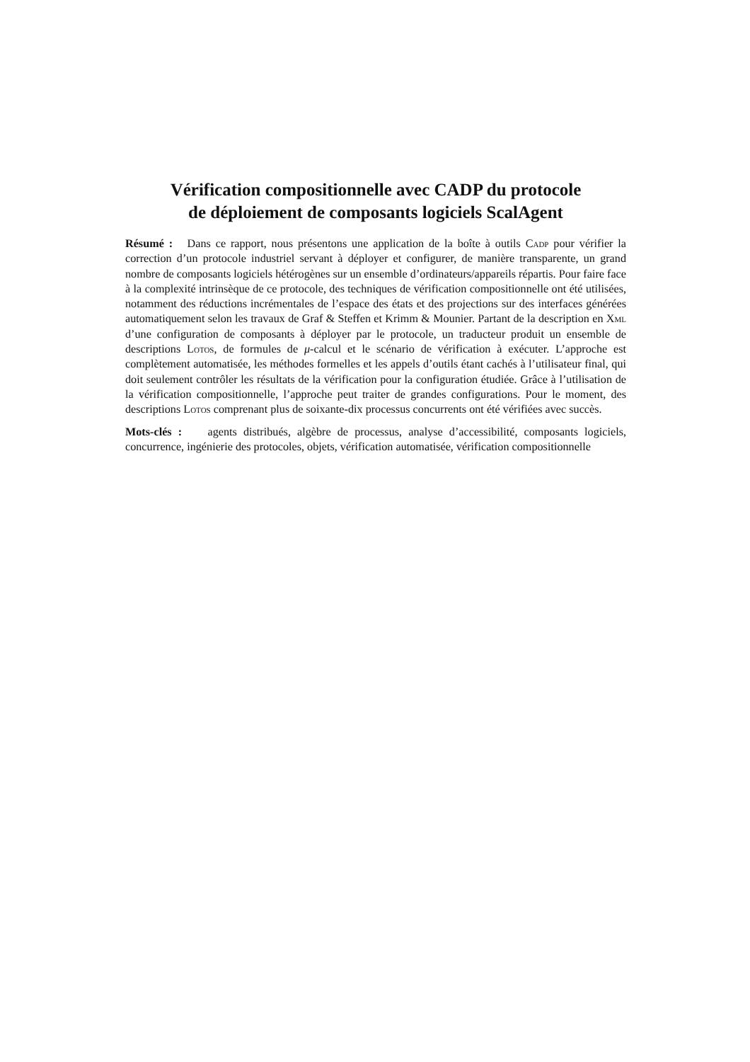Vérification compositionnelle avec CADP du protocole
de déploiement de composants logiciels ScalAgent
Résumé : Dans ce rapport, nous présentons une application de la boîte à outils Cadp pour vérifier la correction d’un protocole industriel servant à déployer et configurer, de manière transparente, un grand nombre de composants logiciels hétérogènes sur un ensemble d’ordinateurs/appareils répartis. Pour faire face à la complexité intrinsèque de ce protocole, des techniques de vérification compositionnelle ont été utilisées, notamment des réductions incrémentales de l’espace des états et des projections sur des interfaces générées automatiquement selon les travaux de Graf & Steffen et Krimm & Mounier. Partant de la description en Xml d’une configuration de composants à déployer par le protocole, un traducteur produit un ensemble de descriptions Lotos, de formules de μ-calcul et le scénario de vérification à exécuter. L’approche est complètement automatisée, les méthodes formelles et les appels d’outils étant cachés à l’utilisateur final, qui doit seulement contrôler les résultats de la vérification pour la configuration étudiée. Grâce à l’utilisation de la vérification compositionnelle, l’approche peut traiter de grandes configurations. Pour le moment, des descriptions Lotos comprenant plus de soixante-dix processus concurrents ont été vérifiées avec succès.
Mots-clés : agents distribués, algèbre de processus, analyse d’accessibilité, composants logiciels, concurrence, ingénierie des protocoles, objets, vérification automatisée, vérification compositionnelle